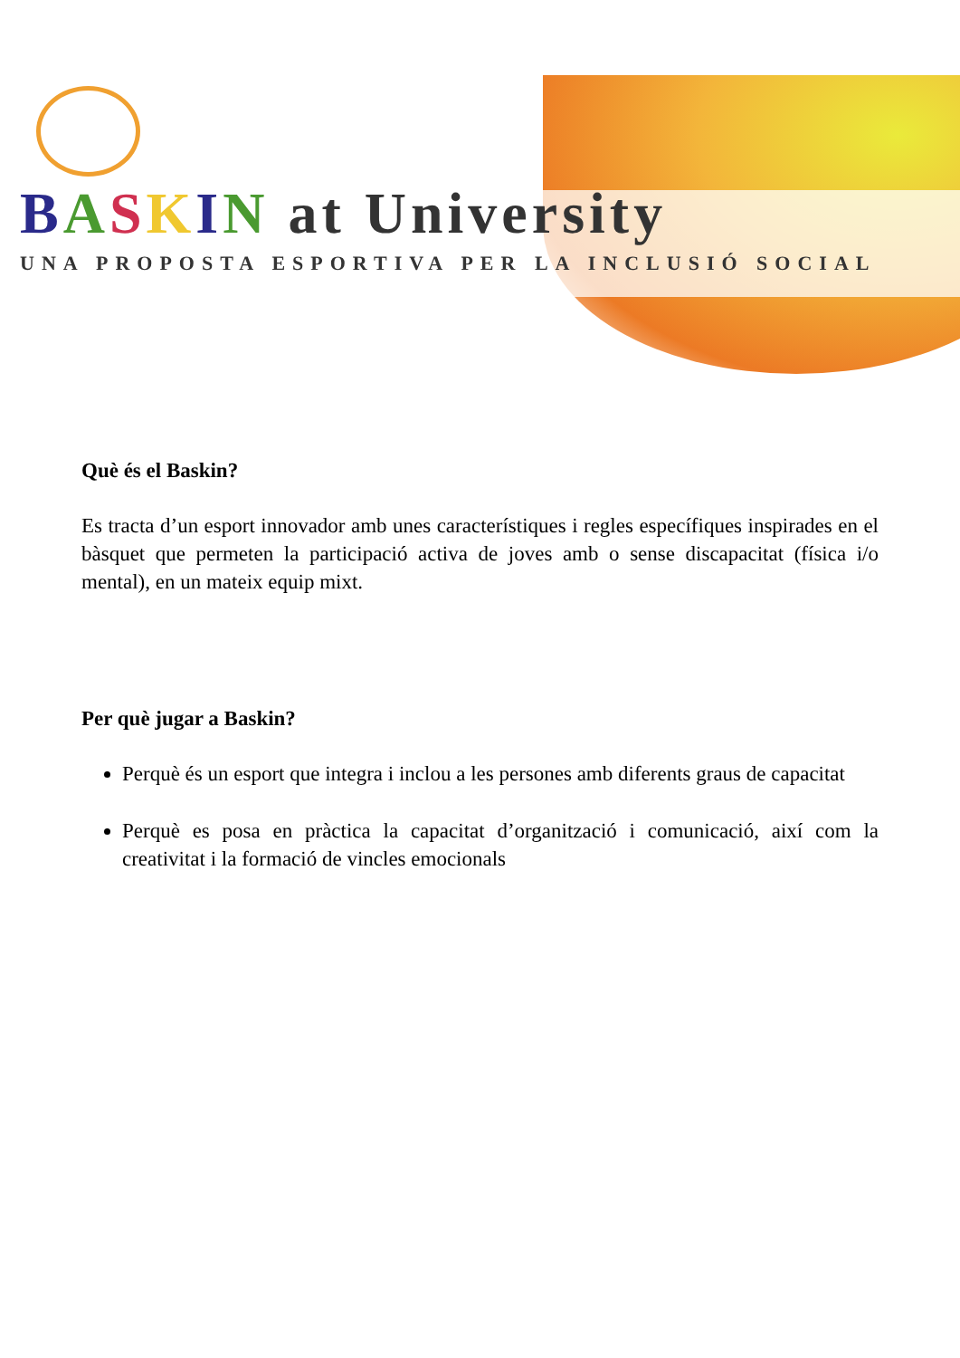BASKIN at University
UNA PROPOSTA ESPORTIVA PER LA INCLUSIÓ SOCIAL
Què és el Baskin?
Es tracta d’un esport innovador amb unes característiques i regles específiques inspirades en el bàsquet que permeten la participació activa de joves amb o sense discapacitat (física i/o mental), en un mateix equip mixt.
Per què jugar a Baskin?
Perquè és un esport que integra i inclou a les persones amb diferents graus de capacitat
Perquè es posa en pràctica la capacitat d’organització i comunicació, així com la creativitat i la formació de vincles emocionals